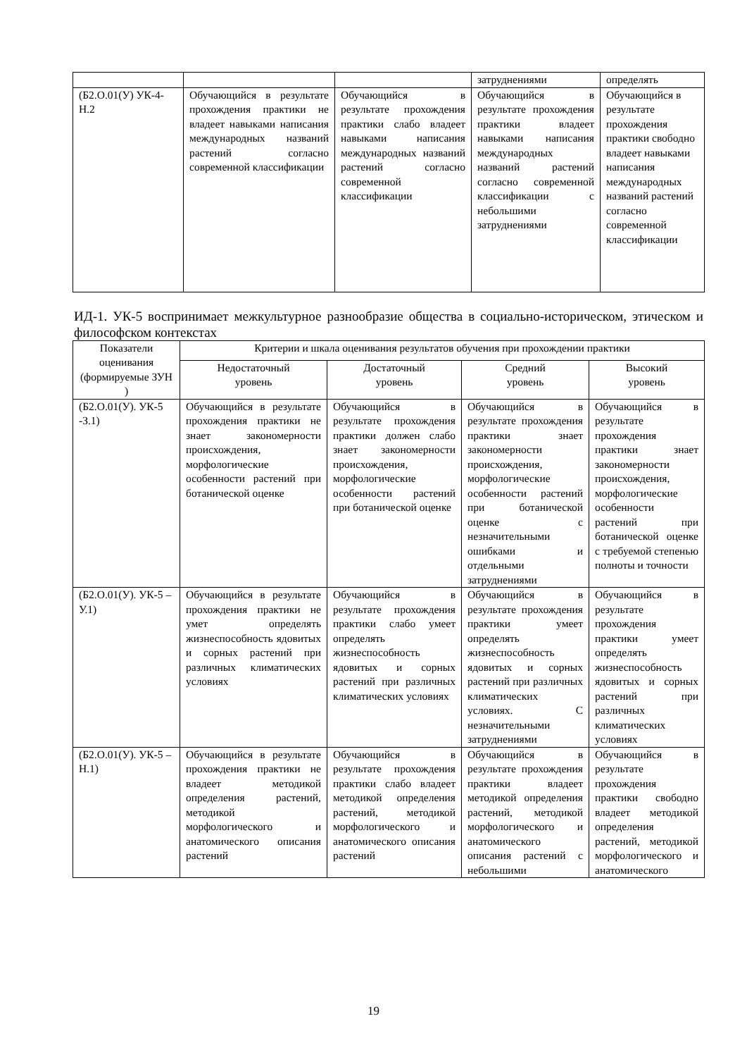| | | | затруднениями | определять |
| (Б2.О.01(У) УК-4-Н.2 | Обучающийся в результате прохождения практики не владеет навыками написания международных названий растений согласно современной классификации | Обучающийся в результате прохождения практики слабо владеет навыками написания международных названий растений согласно современной классификации | Обучающийся в результате прохождения практики владеет навыками написания международных названий растений согласно современной классификации с небольшими затруднениями | Обучающийся в результате прохождения практики свободно владеет навыками написания международных названий растений согласно современной классификации |
ИД-1. УК-5 воспринимает межкультурное разнообразие общества в социально-историческом, этическом и философском контекстах
| Показатели оценивания (формируемые ЗУН ) | Критерии и шкала оценивания результатов обучения при прохождении практики | | | |
| --- | --- | --- | --- | --- |
| | Недостаточный уровень | Достаточный уровень | Средний уровень | Высокий уровень |
| (Б2.О.01(У). УК-5 -З.1) | Обучающийся в результате прохождения практики не знает закономерности происхождения, морфологические особенности растений при ботанической оценке | Обучающийся в результате прохождения практики должен слабо знает закономерности происхождения, морфологические особенности растений при ботанической оценке | Обучающийся в результате прохождения практики знает закономерности происхождения, морфологические особенности растений при ботанической оценке с незначительными ошибками и отдельными затруднениями | Обучающийся в результате прохождения практики знает закономерности происхождения, морфологические особенности растений при ботанической оценке с требуемой степенью полноты и точности |
| (Б2.О.01(У). УК-5 –У.1) | Обучающийся в результате прохождения практики не умет определять жизнеспособность ядовитых и сорных растений при различных климатических условиях | Обучающийся в результате прохождения практики слабо умеет определять жизнеспособность ядовитых и сорных растений при различных климатических условиях | Обучающийся в результате прохождения практики умеет определять жизнеспособность ядовитых и сорных растений при различных климатических условиях. С незначительными затруднениями | Обучающийся в результате прохождения практики умеет определять жизнеспособность ядовитых и сорных растений при различных климатических условиях |
| (Б2.О.01(У). УК-5 –Н.1) | Обучающийся в результате прохождения практики не владеет методикой определения растений, методикой морфологического и анатомического описания растений | Обучающийся в результате прохождения практики слабо владеет методикой определения растений, методикой морфологического и анатомического описания растений | Обучающийся в результате прохождения практики владеет методикой определения растений, методикой морфологического и анатомического описания растений с небольшими | Обучающийся в результате прохождения практики свободно владеет методикой определения растений, методикой морфологического и анатомического |
19